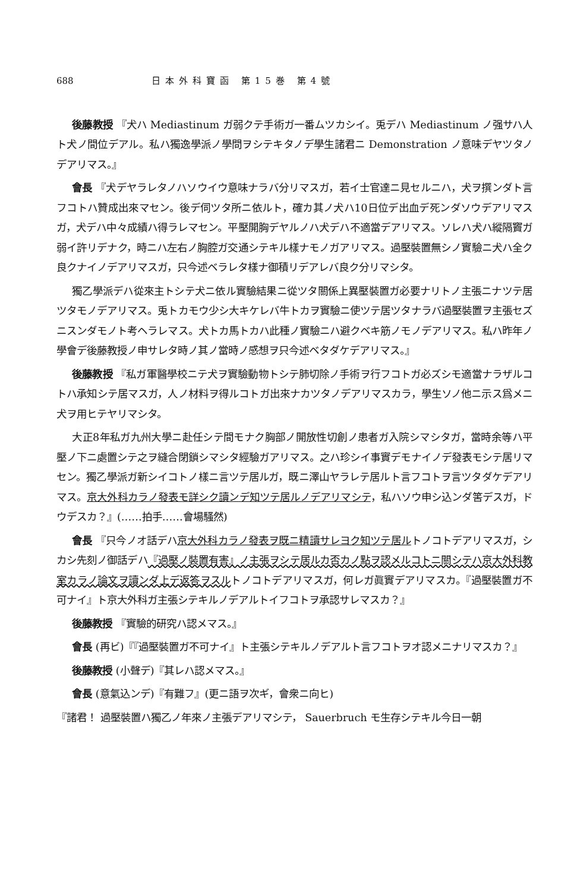688 日本外科寶函 第15巻 第4號
後藤教授 『犬ハ Mediastinum ガ弱クテ手術ガ一番ムツカシイ。兎デハ Mediastinum ノ强サハ人ト犬ノ間位デアル。私ハ獨逸學派ノ學問ヲシテキタノデ學生諸君ニ Demonstration ノ意味デヤツタノデアリマス。』
會長 『犬デヤラレタノハソウイウ意味ナラバ分リマスガ，若イ士官達ニ見セルニハ，犬ヲ撰ンダト言フコトハ贊成出來マセン。後デ伺ツタ所ニ依ルト，確カ其ノ犬ハ10日位デ出血デ死ンダソウデアリマスガ，犬デハ中々成績ハ得ラレマセン。平壓開胸デヤルノハ犬デハ不適當デアリマス。ソレハ犬ハ縱隔竇ガ弱イ許リデナク，時ニハ左右ノ胸腔ガ交通シテキル樣ナモノガアリマス。過壓裝置無シノ實驗ニ犬ハ全ク良クナイノデアリマスガ，只今述ベラレタ樣ナ御積リデアレバ良ク分リマシタ。
獨乙學派デハ從來主トシテ犬ニ依ル實驗結果ニ從ツタ關係上異壓裝置ガ必要ナリトノ主張ニナツテ居ツタモノデアリマス。兎トカモウ少シ大キケレバ牛トカヲ實驗ニ使ツテ居ツタナラバ過壓裝置ヲ主張セズニスンダモノト考ヘラレマス。犬トカ馬トカハ此種ノ實驗ニハ避クベキ筋ノモノデアリマス。私ハ昨年ノ學會デ後藤教授ノ申サレタ時ノ其ノ當時ノ感想ヲ只今述ベタダケデアリマス。』
後藤教授 『私ガ軍醫學校ニテ犬ヲ實驗動物トシテ肺切除ノ手術ヲ行フコトガ必ズシモ適當ナラザルコトハ承知シテ居マスガ，人ノ材料ヲ得ルコトガ出來ナカツタノデアリマスカラ，學生ソノ他ニ示ス爲メニ犬ヲ用ヒテヤリマシタ。
大正8年私ガ九州大學ニ赴任シテ間モナク胸部ノ開放性切創ノ患者ガ入院シマシタガ，當時余等ハ平壓ノ下ニ處置シテ之ヲ縫合閉鎖シマシタ經驗ガアリマス。之ハ珍シイ事實デモナイノデ發表モシテ居リマセン。獨乙學派ガ新シイコトノ樣ニ言ツテ居ルガ，既ニ澤山ヤラレテ居ルト言フコトヲ言ツタダケデアリマス。京大外科カラノ發表モ詳シク讀ンデ知ツテ居ルノデアリマシテ，私ハソウ申シ込ンダ筈デスガ，ドウデスカ？』(……拍手……會場騷然)
會長 『只今ノオ話デハ京大外科カラノ發表ヲ既ニ精讀サレヨク知ツテ居ルトノコトデアリマスガ，シカシ先刻ノ御話デハ『過壓ノ裝置有害』ノ主張ヲシテ居ルカ否カノ點ヲ認メルコトニ關シテハ京大外科教室カラノ論文ヲ讀ンダ上デ返答ヲスルトノコトデアリマスガ，何レガ眞實デアリマスカ。『過壓裝置ガ不可ナイ』ト京大外科ガ主張シテキルノデアルトイフコトヲ承認サレマスカ？』
後藤教授 『實驗的研究ハ認メマス。』
會長 (再ビ)『『過壓裝置ガ不可ナイ』ト主張シテキルノデアルト言フコトヲオ認メニナリマスカ？』
後藤教授 (小聲デ)『其レハ認メマス。』
會長 (意氣込ンデ)『有難フ』(更ニ語ヲ次ギ，會衆ニ向ヒ)
『諸君！ 過壓裝置ハ獨乙ノ年來ノ主張デアリマシテ， Sauerbruch モ生存シテキル今日一朝